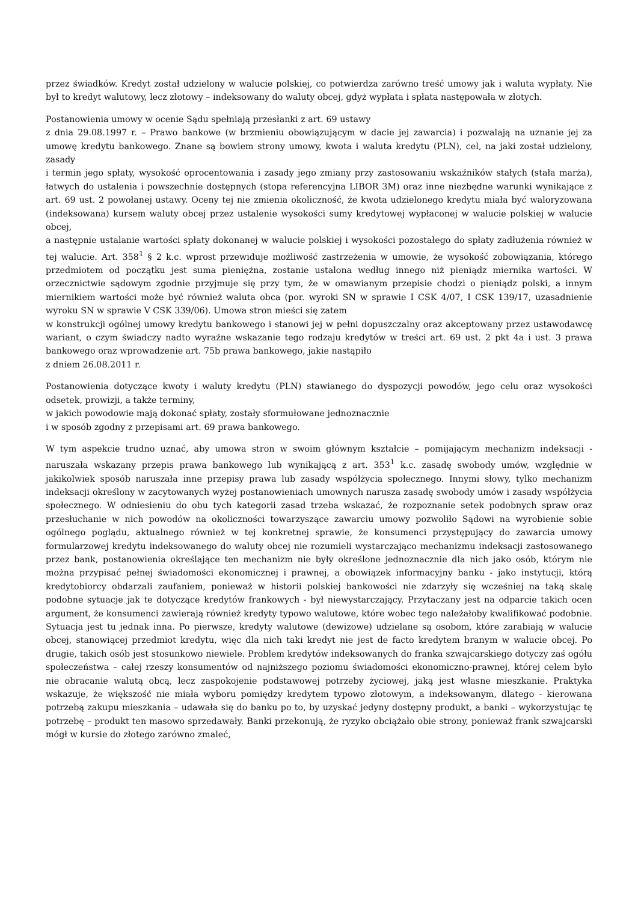przez świadków. Kredyt został udzielony w walucie polskiej, co potwierdza zarówno treść umowy jak i waluta wypłaty. Nie był to kredyt walutowy, lecz złotowy – indeksowany do waluty obcej, gdyż wypłata i spłata następowała w złotych.
Postanowienia umowy w ocenie Sądu spełniają przesłanki z art. 69 ustawy
z dnia 29.08.1997 r. – Prawo bankowe (w brzmieniu obowiązującym w dacie jej zawarcia) i pozwalają na uznanie jej za umowę kredytu bankowego. Znane są bowiem strony umowy, kwota i waluta kredytu (PLN), cel, na jaki został udzielony, zasady
i termin jego spłaty, wysokość oprocentowania i zasady jego zmiany przy zastosowaniu wskaźników stałych (stała marża), łatwych do ustalenia i powszechnie dostępnych (stopa referencyjna LIBOR 3M) oraz inne niezbędne warunki wynikające z art. 69 ust. 2 powołanej ustawy. Oceny tej nie zmienia okoliczność, że kwota udzielonego kredytu miała być waloryzowana (indeksowana) kursem waluty obcej przez ustalenie wysokości sumy kredytowej wypłaconej w walucie polskiej w walucie obcej,
a następnie ustalanie wartości spłaty dokonanej w walucie polskiej i wysokości pozostałego do spłaty zadłużenia również w tej walucie. Art. 358<sup>1</sup> § 2 k.c. wprost przewiduje możliwość zastrzeżenia w umowie, że wysokość zobowiązania, którego przedmiotem od początku jest suma pieniężna, zostanie ustalona według innego niż pieniądz miernika wartości. W orzecznictwie sądowym zgodnie przyjmuje się przy tym, że w omawianym przepisie chodzi o pieniądz polski, a innym miernikiem wartości może być również waluta obca (por. wyroki SN w sprawie I CSK 4/07, I CSK 139/17, uzasadnienie wyroku SN w sprawie V CSK 339/06). Umowa stron mieści się zatem
w konstrukcji ogólnej umowy kredytu bankowego i stanowi jej w pełni dopuszczalny oraz akceptowany przez ustawodawcę wariant, o czym świadczy nadto wyraźne wskazanie tego rodzaju kredytów w treści art. 69 ust. 2 pkt 4a i ust. 3 prawa bankowego oraz wprowadzenie art. 75b prawa bankowego, jakie nastąpiło
z dniem 26.08.2011 r.
Postanowienia dotyczące kwoty i waluty kredytu (PLN) stawianego do dyspozycji powodów, jego celu oraz wysokości odsetek, prowizji, a także terminy,
w jakich powodowie mają dokonać spłaty, zostały sformułowane jednoznacznie
i w sposób zgodny z przepisami art. 69 prawa bankowego.
W tym aspekcie trudno uznać, aby umowa stron w swoim głównym kształcie – pomijającym mechanizm indeksacji - naruszała wskazany przepis prawa bankowego lub wynikającą z art. 353<sup>1</sup> k.c. zasadę swobody umów, względnie w jakikolwiek sposób naruszała inne przepisy prawa lub zasady współżycia społecznego. Innymi słowy, tylko mechanizm indeksacji określony w zacytowanych wyżej postanowieniach umownych narusza zasadę swobody umów i zasady współżycia społecznego. W odniesieniu do obu tych kategorii zasad trzeba wskazać, że rozpoznanie setek podobnych spraw oraz przesłuchanie w nich powodów na okoliczności towarzyszące zawarciu umowy pozwoliło Sądowi na wyrobienie sobie ogólnego poglądu, aktualnego również w tej konkretnej sprawie, że konsumenci przystępujący do zawarcia umowy formularzowej kredytu indeksowanego do waluty obcej nie rozumieli wystarczająco mechanizmu indeksacji zastosowanego przez bank, postanowienia określające ten mechanizm nie były określone jednoznacznie dla nich jako osób, którym nie można przypisać pełnej świadomości ekonomicznej i prawnej, a obowiązek informacyjny banku - jako instytucji, którą kredytobiorcy obdarzali zaufaniem, ponieważ w historii polskiej bankowości nie zdarzyły się wcześniej na taką skalę podobne sytuacje jak te dotyczące kredytów frankowych - był niewystarczający. Przytaczany jest na odparcie takich ocen argument, że konsumenci zawierają również kredyty typowo walutowe, które wobec tego należałoby kwalifikować podobnie. Sytuacja jest tu jednak inna. Po pierwsze, kredyty walutowe (dewizowe) udzielane są osobom, które zarabiają w walucie obcej, stanowiącej przedmiot kredytu, więc dla nich taki kredyt nie jest de facto kredytem branym w walucie obcej. Po drugie, takich osób jest stosunkowo niewiele. Problem kredytów indeksowanych do franka szwajcarskiego dotyczy zaś ogółu społeczeństwa – całej rzeszy konsumentów od najniższego poziomu świadomości ekonomiczno-prawnej, której celem było nie obracanie walutą obcą, lecz zaspokojenie podstawowej potrzeby życiowej, jaką jest własne mieszkanie. Praktyka wskazuje, że większość nie miała wyboru pomiędzy kredytem typowo złotowym, a indeksowanym, dlatego - kierowana potrzebą zakupu mieszkania – udawała się do banku po to, by uzyskać jedyny dostępny produkt, a banki – wykorzystując tę potrzebę – produkt ten masowo sprzedawały. Banki przekonują, że ryzyko obciążało obie strony, ponieważ frank szwajcarski mógł w kursie do złotego zarówno zmaleć,